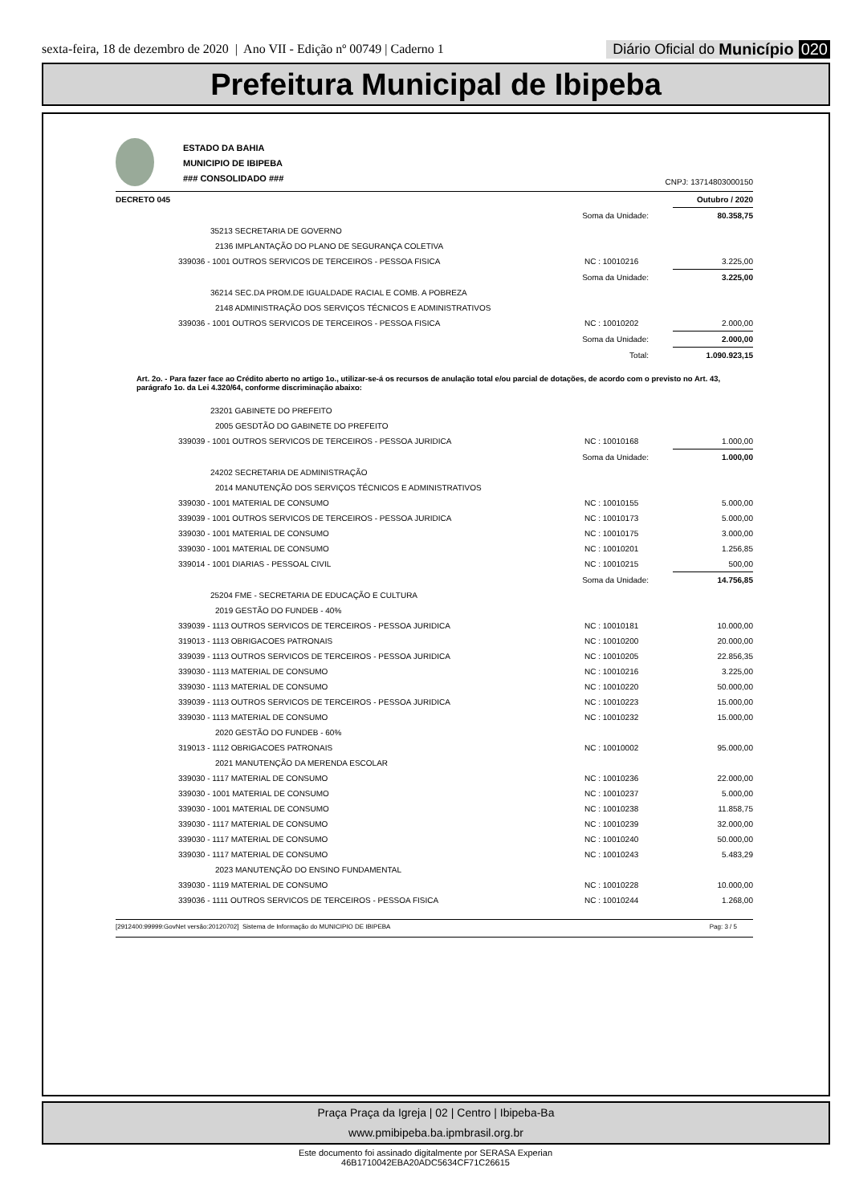sexta-feira, 18 de dezembro de 2020 | Ano VII - Edição nº 00749 | Caderno 1
Diário Oficial do Município 020
Prefeitura Municipal de Ibipeba
ESTADO DA BAHIA
MUNICIPIO DE IBIPEBA
### CONSOLIDADO ###
CNPJ: 13714803000150
| DECRETO 045 | | | Outubro / 2020 |
| | Soma da Unidade: | | 80.358,75 |
| 35213 SECRETARIA DE GOVERNO | | | |
| 2136 IMPLANTAÇÃO DO PLANO DE SEGURANÇA COLETIVA | | | |
| 339036 - 1001 OUTROS SERVICOS DE TERCEIROS - PESSOA FISICA | | NC : 10010216 | 3.225,00 |
| | Soma da Unidade: | | 3.225,00 |
| 36214 SEC.DA PROM.DE IGUALDADE RACIAL E COMB. A POBREZA | | | |
| 2148 ADMINISTRAÇÃO DOS SERVIÇOS TÉCNICOS E ADMINISTRATIVOS | | | |
| 339036 - 1001 OUTROS SERVICOS DE TERCEIROS - PESSOA FISICA | | NC : 10010202 | 2.000,00 |
| | Soma da Unidade: | | 2.000,00 |
| | Total: | | 1.090.923,15 |
Art. 2o. - Para fazer face ao Crédito aberto no artigo 1o., utilizar-se-á os recursos de anulação total e/ou parcial de dotações, de acordo com o previsto no Art. 43, parágrafo 1o. da Lei 4.320/64, conforme discriminação abaixo:
| 23201 GABINETE DO PREFEITO | | | |
| 2005 GESDTÃO DO GABINETE DO PREFEITO | | | |
| 339039 - 1001 OUTROS SERVICOS DE TERCEIROS - PESSOA JURIDICA | | NC : 10010168 | 1.000,00 |
| | Soma da Unidade: | | 1.000,00 |
| 24202 SECRETARIA DE ADMINISTRAÇÃO | | | |
| 2014 MANUTENÇÃO DOS SERVIÇOS TÉCNICOS E ADMINISTRATIVOS | | | |
| 339030 - 1001 MATERIAL DE CONSUMO | | NC : 10010155 | 5.000,00 |
| 339039 - 1001 OUTROS SERVICOS DE TERCEIROS - PESSOA JURIDICA | | NC : 10010173 | 5.000,00 |
| 339030 - 1001 MATERIAL DE CONSUMO | | NC : 10010175 | 3.000,00 |
| 339030 - 1001 MATERIAL DE CONSUMO | | NC : 10010201 | 1.256,85 |
| 339014 - 1001 DIARIAS - PESSOAL CIVIL | | NC : 10010215 | 500,00 |
| | Soma da Unidade: | | 14.756,85 |
| 25204 FME - SECRETARIA DE EDUCAÇÃO E CULTURA | | | |
| 2019 GESTÃO DO FUNDEB - 40% | | | |
| 339039 - 1113 OUTROS SERVICOS DE TERCEIROS - PESSOA JURIDICA | | NC : 10010181 | 10.000,00 |
| 319013 - 1113 OBRIGACOES PATRONAIS | | NC : 10010200 | 20.000,00 |
| 339039 - 1113 OUTROS SERVICOS DE TERCEIROS - PESSOA JURIDICA | | NC : 10010205 | 22.856,35 |
| 339030 - 1113 MATERIAL DE CONSUMO | | NC : 10010216 | 3.225,00 |
| 339030 - 1113 MATERIAL DE CONSUMO | | NC : 10010220 | 50.000,00 |
| 339039 - 1113 OUTROS SERVICOS DE TERCEIROS - PESSOA JURIDICA | | NC : 10010223 | 15.000,00 |
| 339030 - 1113 MATERIAL DE CONSUMO | | NC : 10010232 | 15.000,00 |
| 2020 GESTÃO DO FUNDEB - 60% | | | |
| 319013 - 1112 OBRIGACOES PATRONAIS | | NC : 10010002 | 95.000,00 |
| 2021 MANUTENÇÃO DA MERENDA ESCOLAR | | | |
| 339030 - 1117 MATERIAL DE CONSUMO | | NC : 10010236 | 22.000,00 |
| 339030 - 1001 MATERIAL DE CONSUMO | | NC : 10010237 | 5.000,00 |
| 339030 - 1001 MATERIAL DE CONSUMO | | NC : 10010238 | 11.858,75 |
| 339030 - 1117 MATERIAL DE CONSUMO | | NC : 10010239 | 32.000,00 |
| 339030 - 1117 MATERIAL DE CONSUMO | | NC : 10010240 | 50.000,00 |
| 339030 - 1117 MATERIAL DE CONSUMO | | NC : 10010243 | 5.483,29 |
| 2023 MANUTENÇÃO DO ENSINO FUNDAMENTAL | | | |
| 339030 - 1119 MATERIAL DE CONSUMO | | NC : 10010228 | 10.000,00 |
| 339036 - 1111 OUTROS SERVICOS DE TERCEIROS - PESSOA FISICA | | NC : 10010244 | 1.268,00 |
[2912400:99999:GovNet versão:20120702] Sistema de Informação do MUNICIPIO DE IBIPEBA Pag: 3 / 5
Praça Praça da Igreja | 02 | Centro | Ibipeba-Ba
www.pmibipeba.ba.ipmbrasil.org.br
Este documento foi assinado digitalmente por SERASA Experian
46B1710042EBA20ADC5634CF71C26615